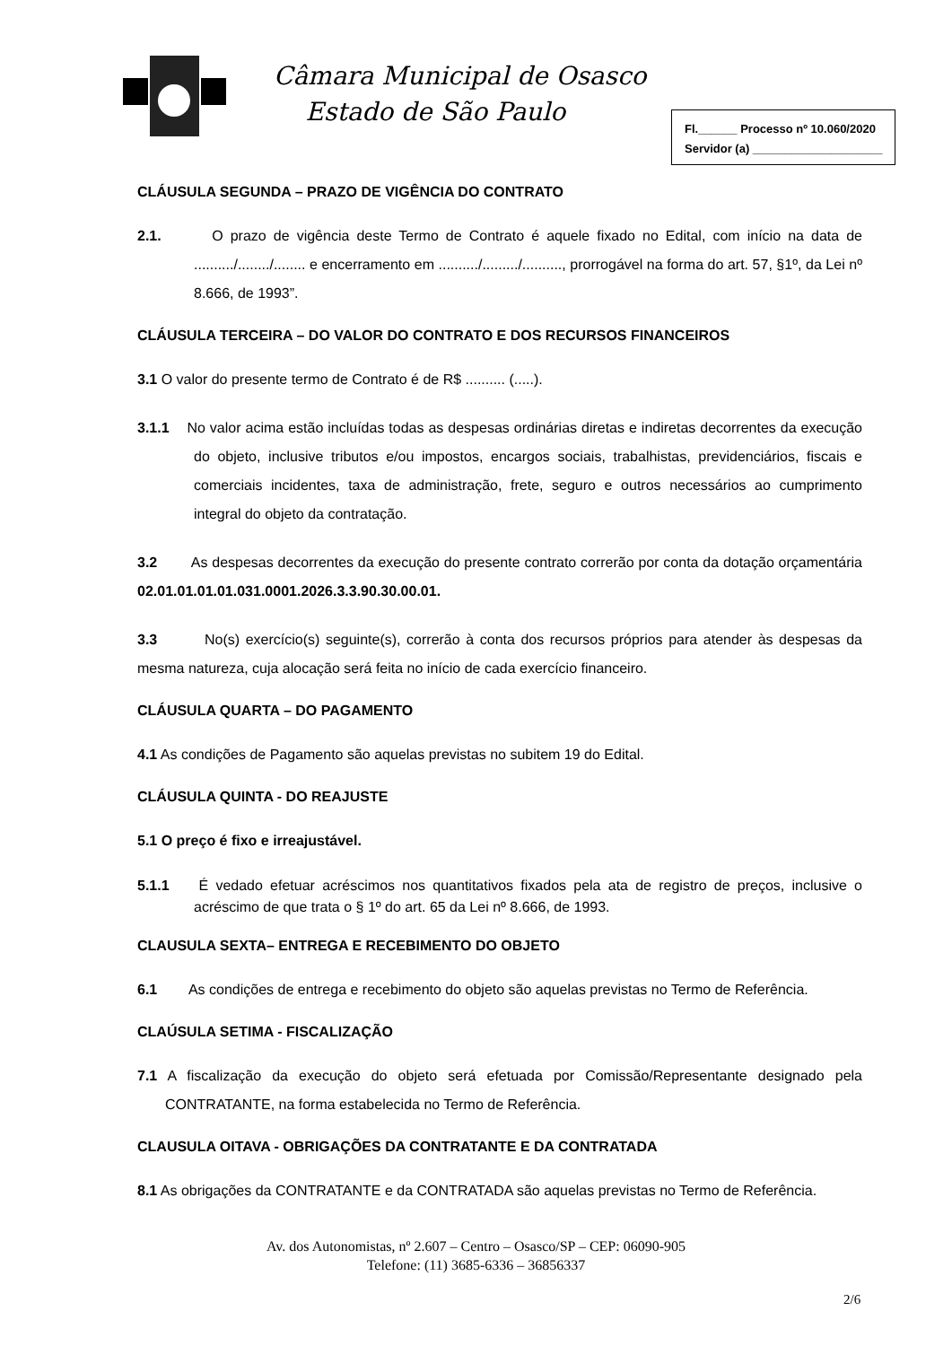Câmara Municipal de Osasco
Estado de São Paulo
Fl.______ Processo nº 10.060/2020
Servidor (a) ____________________
CLÁUSULA SEGUNDA – PRAZO DE VIGÊNCIA DO CONTRATO
2.1. O prazo de vigência deste Termo de Contrato é aquele fixado no Edital, com início na data de ........../......../........ e encerramento em ........../........./.........., prorrogável na forma do art. 57, §1º, da Lei nº 8.666, de 1993”.
CLÁUSULA TERCEIRA – DO VALOR DO CONTRATO E DOS RECURSOS FINANCEIROS
3.1 O valor do presente termo de Contrato é de R$ .......... (.....).
3.1.1 No valor acima estão incluídas todas as despesas ordinárias diretas e indiretas decorrentes da execução do objeto, inclusive tributos e/ou impostos, encargos sociais, trabalhistas, previdenciários, fiscais e comerciais incidentes, taxa de administração, frete, seguro e outros necessários ao cumprimento integral do objeto da contratação.
3.2 As despesas decorrentes da execução do presente contrato correrão por conta da dotação orçamentária 02.01.01.01.01.031.0001.2026.3.3.90.30.00.01.
3.3 No(s) exercício(s) seguinte(s), correrão à conta dos recursos próprios para atender às despesas da mesma natureza, cuja alocação será feita no início de cada exercício financeiro.
CLÁUSULA QUARTA – DO PAGAMENTO
4.1 As condições de Pagamento são aquelas previstas no subitem 19 do Edital.
CLÁUSULA QUINTA - DO REAJUSTE
5.1 O preço é fixo e irreajustável.
5.1.1 É vedado efetuar acréscimos nos quantitativos fixados pela ata de registro de preços, inclusive o acréscimo de que trata o § 1º do art. 65 da Lei nº 8.666, de 1993.
CLAUSULA SEXTA– ENTREGA E RECEBIMENTO DO OBJETO
6.1 As condições de entrega e recebimento do objeto são aquelas previstas no Termo de Referência.
CLAÚSULA SETIMA - FISCALIZAÇÃO
7.1 A fiscalização da execução do objeto será efetuada por Comissão/Representante designado pela CONTRATANTE, na forma estabelecida no Termo de Referência.
CLAUSULA OITAVA - OBRIGAÇÕES DA CONTRATANTE E DA CONTRATADA
8.1 As obrigações da CONTRATANTE e da CONTRATADA são aquelas previstas no Termo de Referência.
Av. dos Autonomistas, nº 2.607 – Centro – Osasco/SP – CEP: 06090-905
Telefone: (11) 3685-6336 – 36856337
2/6